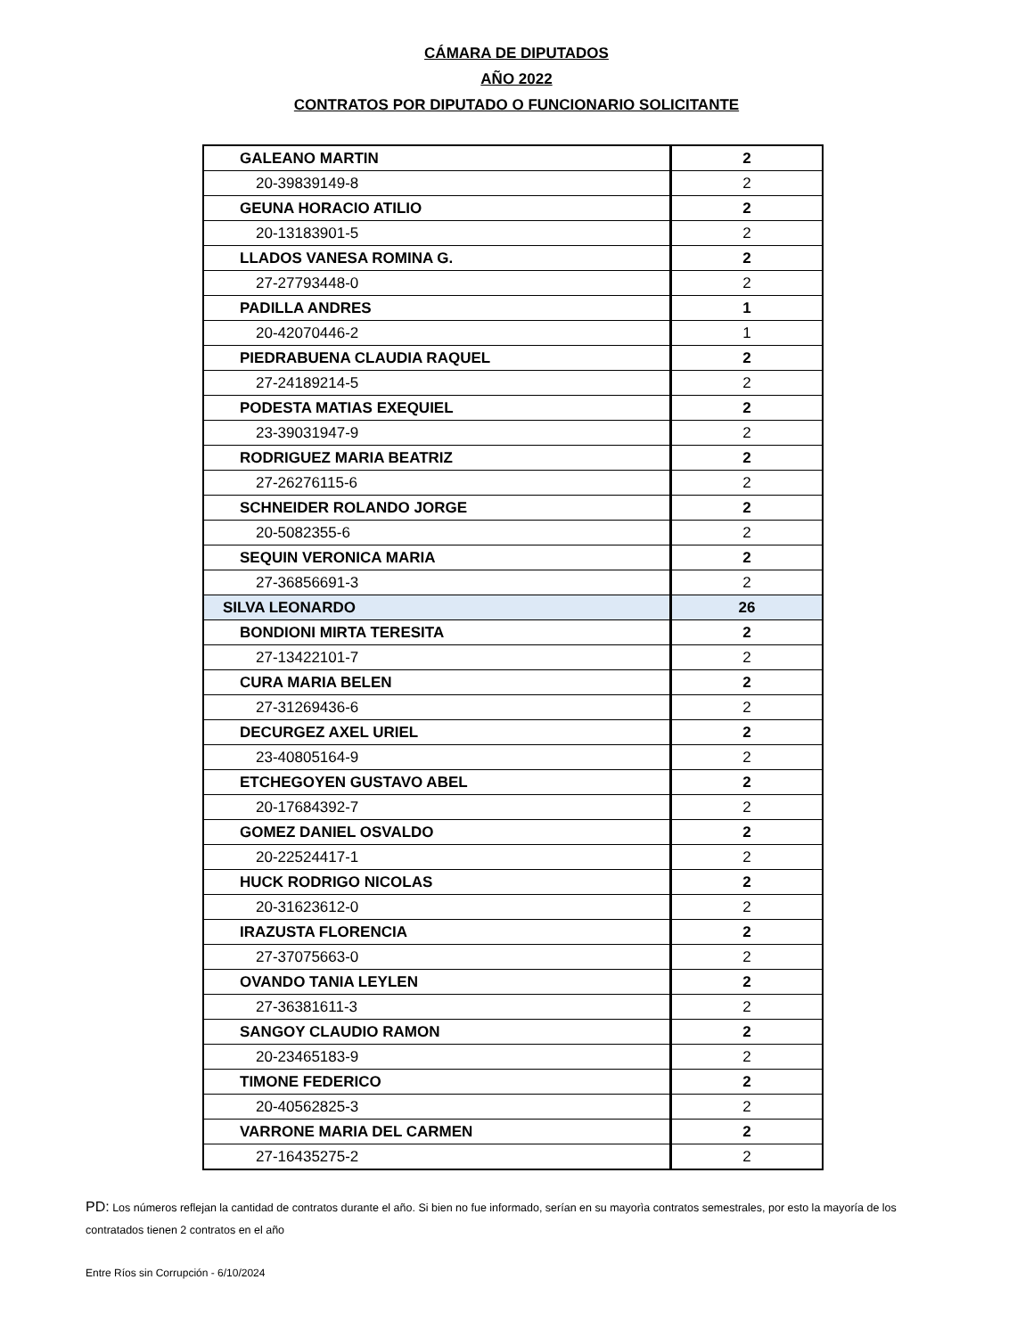CÁMARA DE DIPUTADOS
AÑO 2022
CONTRATOS POR DIPUTADO O FUNCIONARIO SOLICITANTE
| GALEANO MARTIN | 2 |
| 20-39839149-8 | 2 |
| GEUNA HORACIO ATILIO | 2 |
| 20-13183901-5 | 2 |
| LLADOS VANESA ROMINA G. | 2 |
| 27-27793448-0 | 2 |
| PADILLA ANDRES | 1 |
| 20-42070446-2 | 1 |
| PIEDRABUENA CLAUDIA RAQUEL | 2 |
| 27-24189214-5 | 2 |
| PODESTA MATIAS EXEQUIEL | 2 |
| 23-39031947-9 | 2 |
| RODRIGUEZ MARIA BEATRIZ | 2 |
| 27-26276115-6 | 2 |
| SCHNEIDER ROLANDO JORGE | 2 |
| 20-5082355-6 | 2 |
| SEQUIN VERONICA MARIA | 2 |
| 27-36856691-3 | 2 |
| SILVA LEONARDO | 26 |
| BONDIONI MIRTA TERESITA | 2 |
| 27-13422101-7 | 2 |
| CURA MARIA BELEN | 2 |
| 27-31269436-6 | 2 |
| DECURGEZ AXEL URIEL | 2 |
| 23-40805164-9 | 2 |
| ETCHEGOYEN GUSTAVO ABEL | 2 |
| 20-17684392-7 | 2 |
| GOMEZ DANIEL OSVALDO | 2 |
| 20-22524417-1 | 2 |
| HUCK RODRIGO NICOLAS | 2 |
| 20-31623612-0 | 2 |
| IRAZUSTA FLORENCIA | 2 |
| 27-37075663-0 | 2 |
| OVANDO TANIA LEYLEN | 2 |
| 27-36381611-3 | 2 |
| SANGOY CLAUDIO RAMON | 2 |
| 20-23465183-9 | 2 |
| TIMONE FEDERICO | 2 |
| 20-40562825-3 | 2 |
| VARRONE MARIA DEL CARMEN | 2 |
| 27-16435275-2 | 2 |
PD: Los números reflejan la cantidad de contratos durante el año. Si bien no fue informado, serían en su mayorìa contratos semestrales, por esto la mayoría de los contratados tienen 2 contratos en el año
Entre Ríos sin Corrupción - 6/10/2024